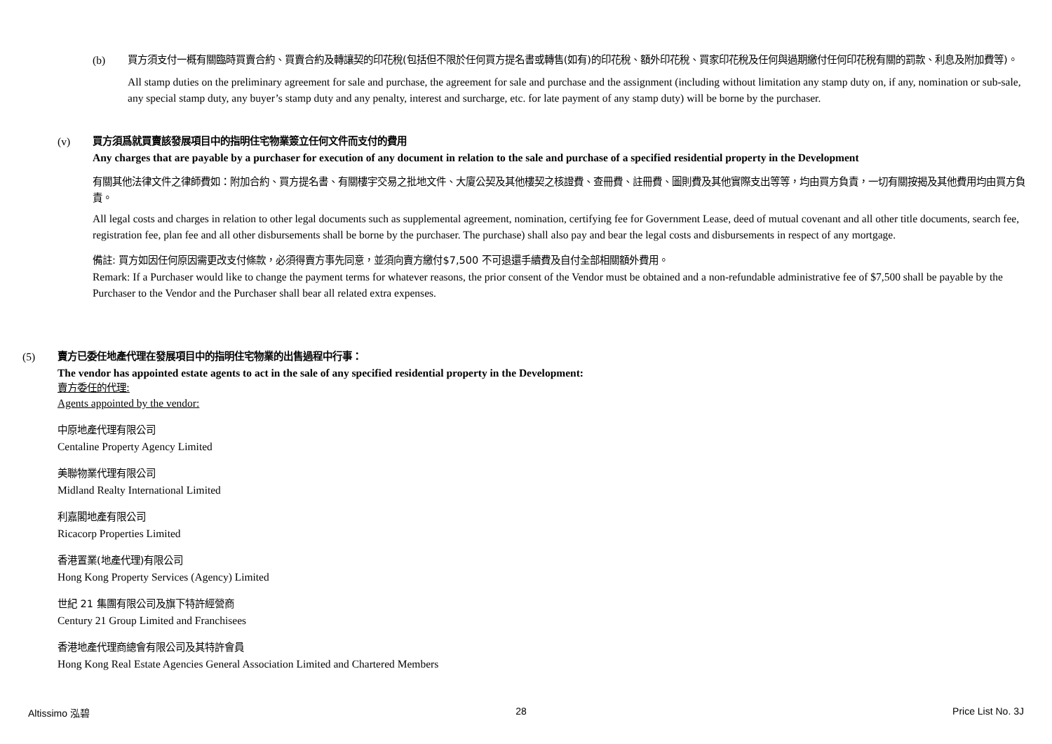(b) 買方須支付一概有關臨時買賣合約、買賣合約及轉讓契的印花稅(包括但不限於任何買方提名書或轉售(如有)的印花稅、額外印花稅、買家印花稅及任何與過期繳付任何印花稅有關的罰款、利息及附加費等)。
All stamp duties on the preliminary agreement for sale and purchase, the agreement for sale and purchase and the assignment (including without limitation any stamp duty on, if any, nomination or sub-sale, any special stamp duty, any buyer’s stamp duty and any penalty, interest and surcharge, etc. for late payment of any stamp duty) will be borne by the purchaser.
(v) 買方須爲就買賣該發展項目中的指明住宅物業簽立任何文件而支付的費用
Any charges that are payable by a purchaser for execution of any document in relation to the sale and purchase of a specified residential property in the Development
有關其他法律文件之律師費如：附加合約、買方提名書、有關樓宇交易之批地文件、大廈公契及其他樓契之核證費、查冊費、註冊費、圖則費及其他實際支出等等，均由買方負責，一切有關按揭及其他費用均由買方負責。
All legal costs and charges in relation to other legal documents such as supplemental agreement, nomination, certifying fee for Government Lease, deed of mutual covenant and all other title documents, search fee, registration fee, plan fee and all other disbursements shall be borne by the purchaser. The purchase) shall also pay and bear the legal costs and disbursements in respect of any mortgage.
備註: 買方如因任何原因需更改支付條款，必須得賣方事先同意，並須向賣方繳付$7,500 不可退還手續費及自付全部相關額外費用。
Remark: If a Purchaser would like to change the payment terms for whatever reasons, the prior consent of the Vendor must be obtained and a non-refundable administrative fee of $7,500 shall be payable by the Purchaser to the Vendor and the Purchaser shall bear all related extra expenses.
(5) 賣方已委任地產代理在發展項目中的指明住宅物業的出售過程中行事：
The vendor has appointed estate agents to act in the sale of any specified residential property in the Development:
賣方委任的代理:
Agents appointed by the vendor:
中原地產代理有限公司
Centaline Property Agency Limited
美聯物業代理有限公司
Midland Realty International Limited
利嘉閣地產有限公司
Ricacorp Properties Limited
香港置業(地產代理)有限公司
Hong Kong Property Services (Agency) Limited
世紀 21 集團有限公司及旗下特許經營商
Century 21 Group Limited and Franchisees
香港地產代理商總會有限公司及其特許會員
Hong Kong Real Estate Agencies General Association Limited and Chartered Members
Altissimo 泓碧 28 Price List No. 3J